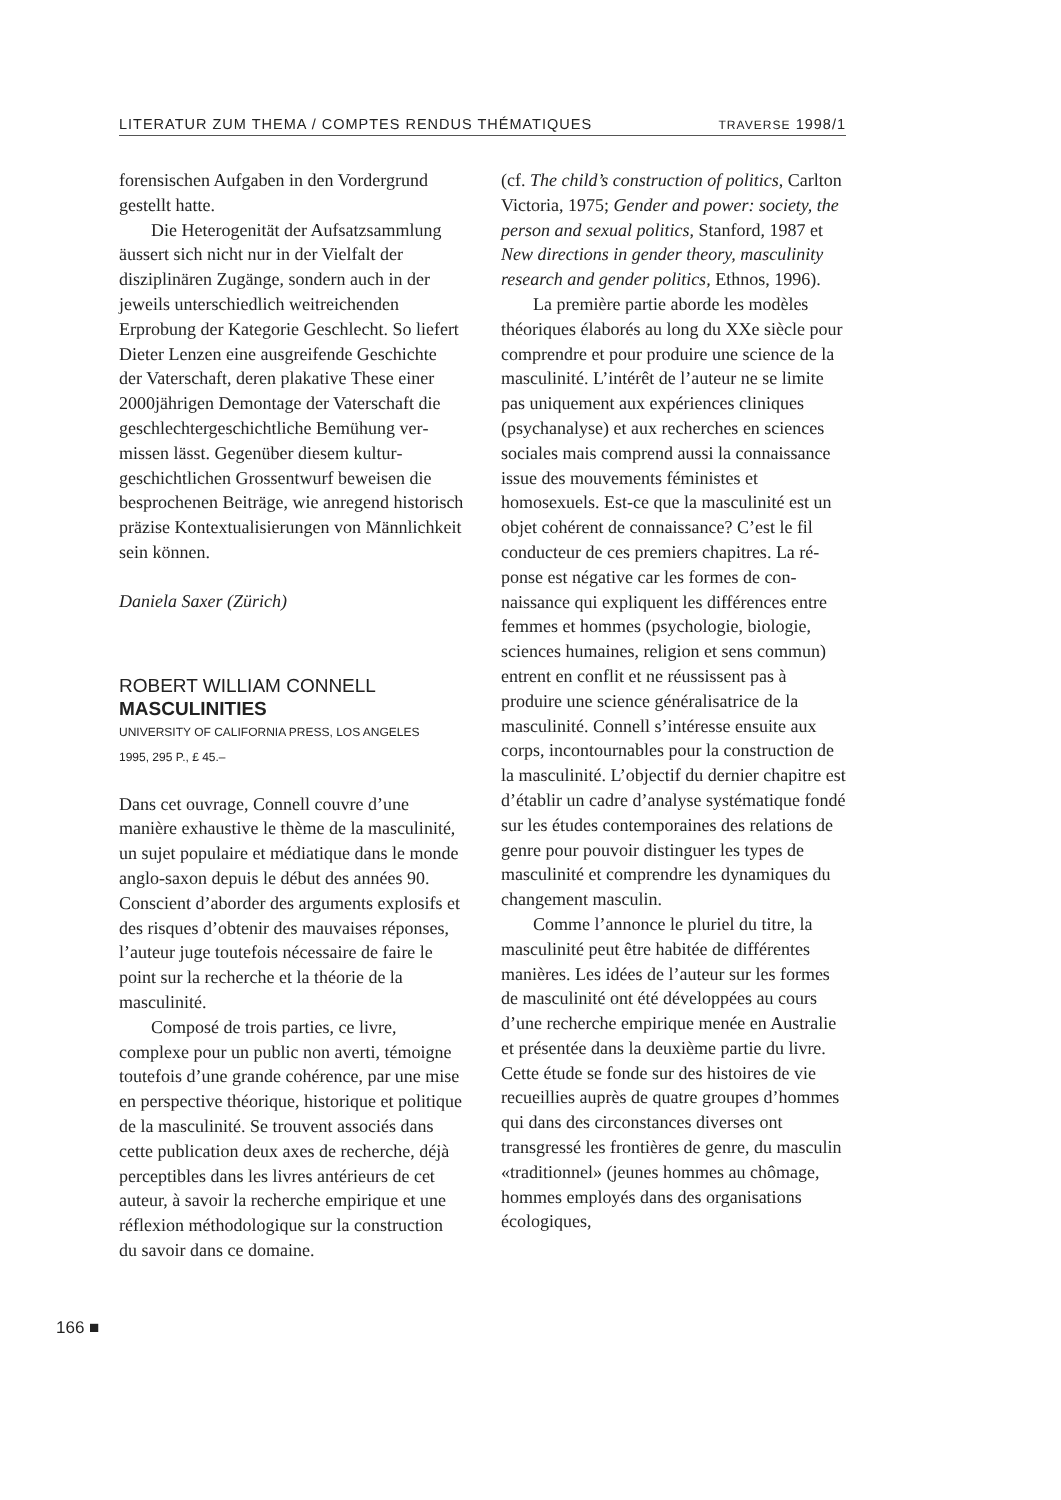LITERATUR ZUM THEMA / COMPTES RENDUS THÉMATIQUES TRAVERSE 1998/1
forensischen Aufgaben in den Vorder­grund gestellt hatte.
Die Heterogenität der Aufsatzsamm­lung äussert sich nicht nur in der Vielfalt der disziplinären Zugänge, sondern auch in der jeweils unterschiedlich weitrei­chenden Erprobung der Kategorie Ge­schlecht. So liefert Dieter Lenzen eine ausgreifende Geschichte der Vaterschaft, deren plakative These einer 2000jähri­gen Demontage der Vaterschaft die ge­schlechtergeschichtliche Bemühung ver­missen lässt. Gegenüber diesem kultur­geschichtlichen Grossentwurf beweisen die besprochenen Beiträge, wie anregend historisch präzise Kontextualisierungen von Männlichkeit sein können.
Daniela Saxer (Zürich)
ROBERT WILLIAM CONNELL
MASCULINITIES
UNIVERSITY OF CALIFORNIA PRESS, LOS ANGELES
1995, 295 P., £ 45.–
Dans cet ouvrage, Connell couvre d’une manière exhaustive le thème de la mas­culinité, un sujet populaire et médiatique dans le monde anglo-saxon depuis le dé­but des années 90. Conscient d’aborder des arguments explosifs et des risques d’obtenir des mauvaises réponses, l’au­teur juge toutefois nécessaire de faire le point sur la recherche et la théorie de la masculinité.
Composé de trois parties, ce livre, complexe pour un public non averti, té­moigne toutefois d’une grande cohérence, par une mise en perspective théorique, historique et politique de la masculinité. Se trouvent associés dans cette publica­tion deux axes de recherche, déjà percep­tibles dans les livres antérieurs de cet auteur, à savoir la recherche empirique et une réflexion méthodologique sur la construction du savoir dans ce domaine.
(cf. The child’s construction of politics, Carlton Victoria, 1975; Gender and power: society, the person and sexual politics, Stanford, 1987 et New directions in gender theory, masculinity research and gender politics, Ethnos, 1996).
La première partie aborde les modèles théoriques élaborés au long du XXe siècle pour comprendre et pour produire une science de la masculinité. L’intérêt de l’auteur ne se limite pas uniquement aux expériences cliniques (psychanalyse) et aux recherches en sciences sociales mais comprend aussi la connaissance issue des mouvements féministes et homosexuels. Est-ce que la masculinité est un objet co­hérent de connaissance? C’est le fil con­ducteur de ces premiers chapitres. La ré­ponse est négative car les formes de con­naissance qui expliquent les différences entre femmes et hommes (psychologie, biologie, sciences humaines, religion et sens commun) entrent en conflit et ne réussissent pas à produire une science généralisatrice de la masculinité. Connell s’intéresse ensuite aux corps, incontour­nables pour la construction de la mascu­linité. L’objectif du dernier chapitre est d’établir un cadre d’analyse systématique fondé sur les études contemporaines des relations de genre pour pouvoir distinguer les types de masculinité et comprendre les dynamiques du changement masculin.
Comme l’annonce le pluriel du titre, la masculinité peut être habitée de diffé­rentes manières. Les idées de l’auteur sur les formes de masculinité ont été déve­loppées au cours d’une recherche em­pirique menée en Australie et présentée dans la deuxième partie du livre. Cette étude se fonde sur des histoires de vie recueillies auprès de quatre groupes d’hommes qui dans des circonstances diverses ont transgressé les frontières de genre, du masculin «traditionnel» (jeunes hommes au chômage, hommes employés dans des organisations écologiques,
166 ■